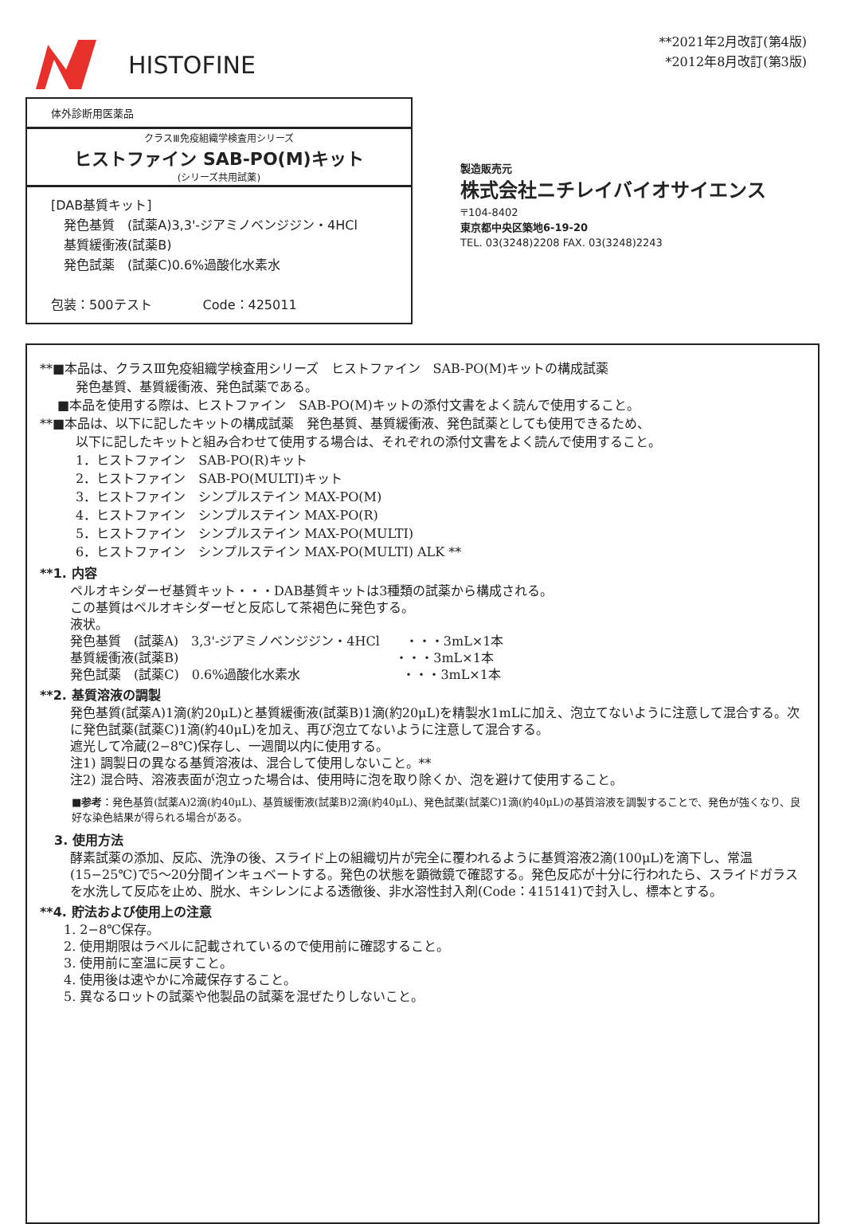HISTOFINE
**2021年2月改訂(第4版)
*2012年8月改訂(第3版)
体外診断用医薬品
クラスⅢ免疫組織学検査用シリーズ
ヒストファイン SAB-PO(M)キット
(シリーズ共用試薬)
[DAB基質キット]
　発色基質　(試薬A)3,3'-ジアミノベンジジン・4HCl
　基質緩衝液(試薬B)
　発色試薬　(試薬C)0.6%過酸化水素水
包装：500テスト　　　　Code：425011
製造販売元
株式会社ニチレイバイオサイエンス
〒104-8402
東京都中央区築地6-19-20
TEL. 03(3248)2208 FAX. 03(3248)2243
**■本品は、クラスⅢ免疫組織学検査用シリーズ　ヒストファイン　SAB-PO(M)キットの構成試薬
発色基質、基質緩衝液、発色試薬である。
■本品を使用する際は、ヒストファイン　SAB-PO(M)キットの添付文書をよく読んで使用すること。
**■本品は、以下に記したキットの構成試薬　発色基質、基質緩衝液、発色試薬としても使用できるため、
以下に記したキットと組み合わせて使用する場合は、それぞれの添付文書をよく読んで使用すること。
1．ヒストファイン　SAB-PO(R)キット
2．ヒストファイン　SAB-PO(MULTI)キット
3．ヒストファイン　シンプルステイン MAX-PO(M)
4．ヒストファイン　シンプルステイン MAX-PO(R)
5．ヒストファイン　シンプルステイン MAX-PO(MULTI)
6．ヒストファイン　シンプルステイン MAX-PO(MULTI) ALK **
**1. 内容
ペルオキシダーゼ基質キット・・・DAB基質キットは3種類の試薬から構成される。
この基質はペルオキシダーゼと反応して茶褐色に発色する。
液状。
発色基質　(試薬A)　3,3'-ジアミノベンジジン・4HCl　　・・・3mL×1本
基質緩衝液(試薬B)　　　　　　　　　　　　　　　　　・・・3mL×1本
発色試薬　(試薬C)　0.6%過酸化水素水　　　　　　　　・・・3mL×1本
**2. 基質溶液の調製
発色基質(試薬A)1滴(約20μL)と基質緩衝液(試薬B)1滴(約20μL)を精製水1mLに加え、泡立てないように注意して混合する。次に発色試薬(試薬C)1滴(約40μL)を加え、再び泡立てないように注意して混合する。
遮光して冷蔵(2−8℃)保存し、一週間以内に使用する。
注1) 調製日の異なる基質溶液は、混合して使用しないこと。**
注2) 混合時、溶液表面が泡立った場合は、使用時に泡を取り除くか、泡を避けて使用すること。
■参考：発色基質(試薬A)2滴(約40μL)、基質緩衝液(試薬B)2滴(約40μL)、発色試薬(試薬C)1滴(約40μL)の基質溶液を調製することで、発色が強くなり、良好な染色結果が得られる場合がある。
3. 使用方法
酵素試薬の添加、反応、洗浄の後、スライド上の組織切片が完全に覆われるように基質溶液2滴(100μL)を滴下し、常温(15−25℃)で5〜20分間インキュベートする。発色の状態を顕微鏡で確認する。発色反応が十分に行われたら、スライドガラスを水洗して反応を止め、脱水、キシレンによる透徹後、非水溶性封入剤(Code：415141)で封入し、標本とする。
**4. 貯法および使用上の注意
1. 2−8℃保存。
2. 使用期限はラベルに記載されているので使用前に確認すること。
3. 使用前に室温に戻すこと。
4. 使用後は速やかに冷蔵保存すること。
5. 異なるロットの試薬や他製品の試薬を混ぜたりしないこと。